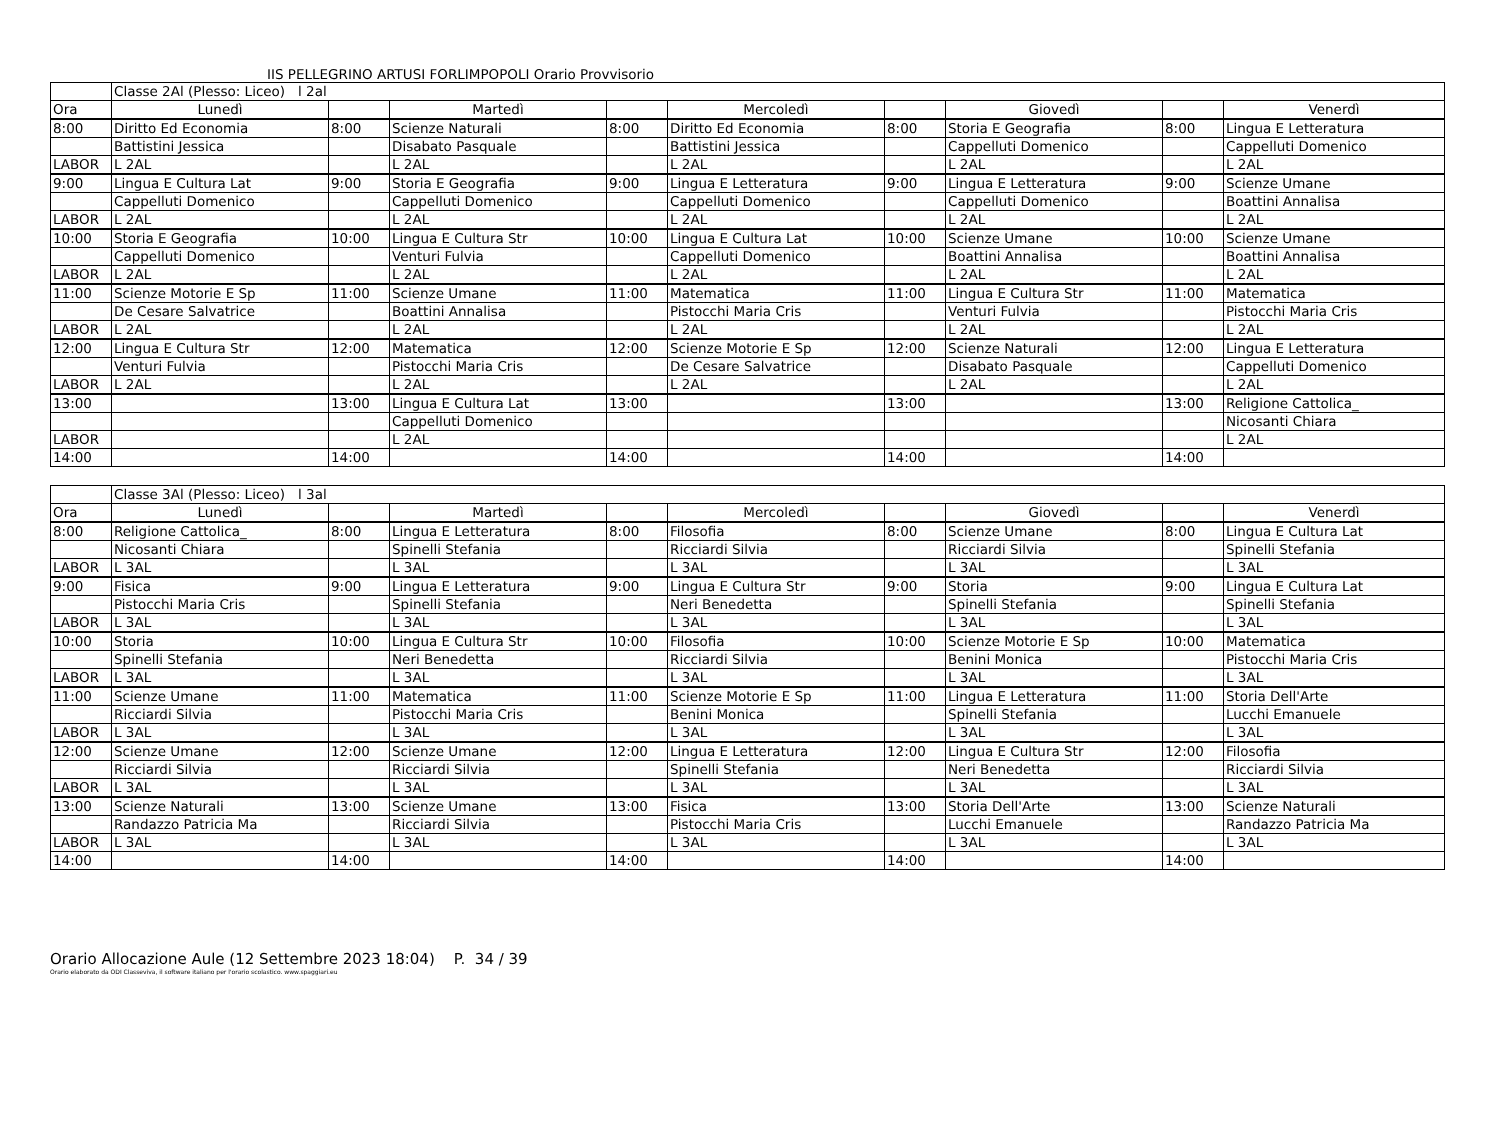IIS PELLEGRINO ARTUSI FORLIMPOPOLI Orario Provvisorio
| | Classe 2Al (Plesso: Liceo) l 2al | | | | | | | | |
| Ora | Lunedì | | Martedì | | Mercoledì | | Giovedì | | Venerdì |
| 8:00 | Diritto Ed Economia | 8:00 | Scienze Naturali | 8:00 | Diritto Ed Economia | 8:00 | Storia E Geografia | 8:00 | Lingua E Letteratura |
| | Battistini Jessica | | Disabato Pasquale | | Battistini Jessica | | Cappelluti Domenico | | Cappelluti Domenico |
| LABOR | L 2AL | | L 2AL | | L 2AL | | L 2AL | | L 2AL |
| 9:00 | Lingua E Cultura Lat | 9:00 | Storia E Geografia | 9:00 | Lingua E Letteratura | 9:00 | Lingua E Letteratura | 9:00 | Scienze Umane |
| | Cappelluti Domenico | | Cappelluti Domenico | | Cappelluti Domenico | | Cappelluti Domenico | | Boattini Annalisa |
| LABOR | L 2AL | | L 2AL | | L 2AL | | L 2AL | | L 2AL |
| 10:00 | Storia E Geografia | 10:00 | Lingua E Cultura Str | 10:00 | Lingua E Cultura Lat | 10:00 | Scienze Umane | 10:00 | Scienze Umane |
| | Cappelluti Domenico | | Venturi Fulvia | | Cappelluti Domenico | | Boattini Annalisa | | Boattini Annalisa |
| LABOR | L 2AL | | L 2AL | | L 2AL | | L 2AL | | L 2AL |
| 11:00 | Scienze Motorie E Sp | 11:00 | Scienze Umane | 11:00 | Matematica | 11:00 | Lingua E Cultura Str | 11:00 | Matematica |
| | De Cesare Salvatrice | | Boattini Annalisa | | Pistocchi Maria Cris | | Venturi Fulvia | | Pistocchi Maria Cris |
| LABOR | L 2AL | | L 2AL | | L 2AL | | L 2AL | | L 2AL |
| 12:00 | Lingua E Cultura Str | 12:00 | Matematica | 12:00 | Scienze Motorie E Sp | 12:00 | Scienze Naturali | 12:00 | Lingua E Letteratura |
| | Venturi Fulvia | | Pistocchi Maria Cris | | De Cesare Salvatrice | | Disabato Pasquale | | Cappelluti Domenico |
| LABOR | L 2AL | | L 2AL | | L 2AL | | L 2AL | | L 2AL |
| 13:00 | | 13:00 | Lingua E Cultura Lat | 13:00 | | 13:00 | | 13:00 | Religione Cattolica_ |
| | | | Cappelluti Domenico | | | | | | Nicosanti Chiara |
| LABOR | | | L 2AL | | | | | | L 2AL |
| 14:00 | | 14:00 | | 14:00 | | 14:00 | | 14:00 | |
| | Classe 3Al (Plesso: Liceo) l 3al | | | | | | | | |
| Ora | Lunedì | | Martedì | | Mercoledì | | Giovedì | | Venerdì |
| 8:00 | Religione Cattolica_ | 8:00 | Lingua E Letteratura | 8:00 | Filosofia | 8:00 | Scienze Umane | 8:00 | Lingua E Cultura Lat |
| | Nicosanti Chiara | | Spinelli Stefania | | Ricciardi Silvia | | Ricciardi Silvia | | Spinelli Stefania |
| LABOR | L 3AL | | L 3AL | | L 3AL | | L 3AL | | L 3AL |
| 9:00 | Fisica | 9:00 | Lingua E Letteratura | 9:00 | Lingua E Cultura Str | 9:00 | Storia | 9:00 | Lingua E Cultura Lat |
| | Pistocchi Maria Cris | | Spinelli Stefania | | Neri Benedetta | | Spinelli Stefania | | Spinelli Stefania |
| LABOR | L 3AL | | L 3AL | | L 3AL | | L 3AL | | L 3AL |
| 10:00 | Storia | 10:00 | Lingua E Cultura Str | 10:00 | Filosofia | 10:00 | Scienze Motorie E Sp | 10:00 | Matematica |
| | Spinelli Stefania | | Neri Benedetta | | Ricciardi Silvia | | Benini Monica | | Pistocchi Maria Cris |
| LABOR | L 3AL | | L 3AL | | L 3AL | | L 3AL | | L 3AL |
| 11:00 | Scienze Umane | 11:00 | Matematica | 11:00 | Scienze Motorie E Sp | 11:00 | Lingua E Letteratura | 11:00 | Storia Dell'Arte |
| | Ricciardi Silvia | | Pistocchi Maria Cris | | Benini Monica | | Spinelli Stefania | | Lucchi Emanuele |
| LABOR | L 3AL | | L 3AL | | L 3AL | | L 3AL | | L 3AL |
| 12:00 | Scienze Umane | 12:00 | Scienze Umane | 12:00 | Lingua E Letteratura | 12:00 | Lingua E Cultura Str | 12:00 | Filosofia |
| | Ricciardi Silvia | | Ricciardi Silvia | | Spinelli Stefania | | Neri Benedetta | | Ricciardi Silvia |
| LABOR | L 3AL | | L 3AL | | L 3AL | | L 3AL | | L 3AL |
| 13:00 | Scienze Naturali | 13:00 | Scienze Umane | 13:00 | Fisica | 13:00 | Storia Dell'Arte | 13:00 | Scienze Naturali |
| | Randazzo Patricia Ma | | Ricciardi Silvia | | Pistocchi Maria Cris | | Lucchi Emanuele | | Randazzo Patricia Ma |
| LABOR | L 3AL | | L 3AL | | L 3AL | | L 3AL | | L 3AL |
| 14:00 | | 14:00 | | 14:00 | | 14:00 | | 14:00 | |
Orario Allocazione Aule (12 Settembre 2023 18:04) P. 34 / 39
Orario elaborato da ODI Classeviva, il software italiano per l'orario scolastico. www.spaggiari.eu